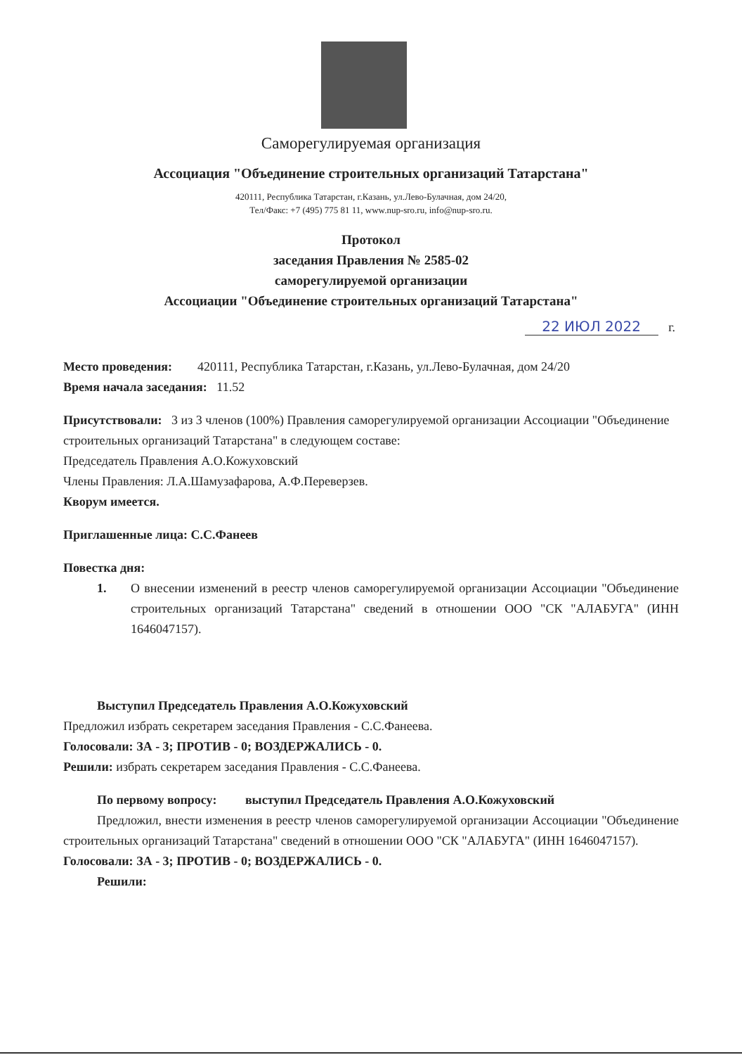Саморегулируемая организация
Ассоциация "Объединение строительных организаций Татарстана"
420111, Республика Татарстан, г.Казань, ул.Лево-Булачная, дом 24/20,
Тел/Факс: +7 (495) 775 81 11, www.nup-sro.ru, info@nup-sro.ru.
Протокол
заседания Правления № 2585-02
саморегулируемой организации
Ассоциации "Объединение строительных организаций Татарстана"
22 ИЮЛ 2022 г.
Место проведения: 420111, Республика Татарстан, г.Казань, ул.Лево-Булачная, дом 24/20
Время начала заседания: 11.52
Присутствовали: 3 из 3 членов (100%) Правления саморегулируемой организации Ассоциации "Объединение строительных организаций Татарстана" в следующем составе:
Председатель Правления А.О.Кожуховский
Члены Правления: Л.А.Шамузафарова, А.Ф.Переверзев.
Кворум имеется.
Приглашенные лица: С.С.Фанеев
Повестка дня:
1. О внесении изменений в реестр членов саморегулируемой организации Ассоциации "Объединение строительных организаций Татарстана" сведений в отношении ООО "СК "АЛАБУГА" (ИНН 1646047157).
Выступил Председатель Правления А.О.Кожуховский
Предложил избрать секретарем заседания Правления - С.С.Фанеева.
Голосовали: ЗА - 3; ПРОТИВ - 0; ВОЗДЕРЖАЛИСЬ - 0.
Решили: избрать секретарем заседания Правления - С.С.Фанеева.
По первому вопросу: выступил Председатель Правления А.О.Кожуховский
Предложил, внести изменения в реестр членов саморегулируемой организации Ассоциации "Объединение строительных организаций Татарстана" сведений в отношении ООО "СК "АЛАБУГА" (ИНН 1646047157).
Голосовали: ЗА - 3; ПРОТИВ - 0; ВОЗДЕРЖАЛИСЬ - 0.
Решили: